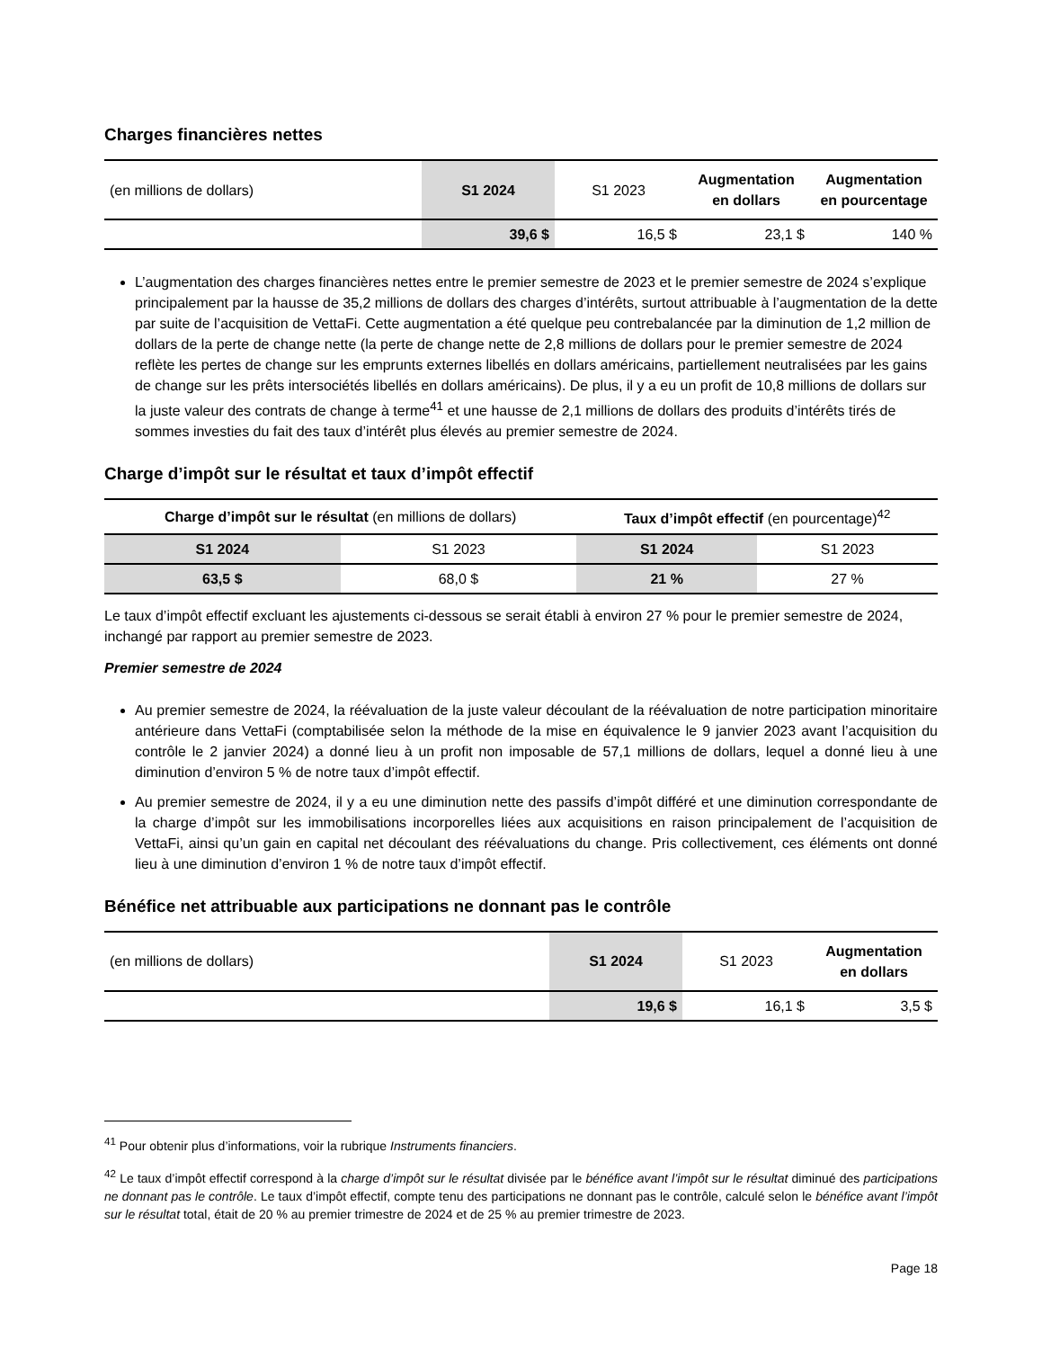Charges financières nettes
| (en millions de dollars) | S1 2024 | S1 2023 | Augmentation en dollars | Augmentation en pourcentage |
| | 39,6 $ | 16,5 $ | 23,1 $ | 140 % |
L’augmentation des charges financières nettes entre le premier semestre de 2023 et le premier semestre de 2024 s’explique principalement par la hausse de 35,2 millions de dollars des charges d’intérêts, surtout attribuable à l’augmentation de la dette par suite de l’acquisition de VettaFi. Cette augmentation a été quelque peu contrebalancée par la diminution de 1,2 million de dollars de la perte de change nette (la perte de change nette de 2,8 millions de dollars pour le premier semestre de 2024 reflète les pertes de change sur les emprunts externes libellés en dollars américains, partiellement neutralisées par les gains de change sur les prêts intersociétés libellés en dollars américains). De plus, il y a eu un profit de 10,8 millions de dollars sur la juste valeur des contrats de change à terme<sup>41</sup> et une hausse de 2,1 millions de dollars des produits d’intérêts tirés de sommes investies du fait des taux d’intérêt plus élevés au premier semestre de 2024.
Charge d’impôt sur le résultat et taux d’impôt effectif
| Charge d’impôt sur le résultat (en millions de dollars) | | Taux d’impôt effectif (en pourcentage)<sup>42</sup> | |
| S1 2024 | S1 2023 | S1 2024 | S1 2023 |
| 63,5 $ | 68,0 $ | 21 % | 27 % |
Le taux d’impôt effectif excluant les ajustements ci-dessous se serait établi à environ 27 % pour le premier semestre de 2024, inchangé par rapport au premier semestre de 2023.
Premier semestre de 2024
Au premier semestre de 2024, la réévaluation de la juste valeur découlant de la réévaluation de notre participation minoritaire antérieure dans VettaFi (comptabilisée selon la méthode de la mise en équivalence le 9 janvier 2023 avant l’acquisition du contrôle le 2 janvier 2024) a donné lieu à un profit non imposable de 57,1 millions de dollars, lequel a donné lieu à une diminution d’environ 5 % de notre taux d’impôt effectif.
Au premier semestre de 2024, il y a eu une diminution nette des passifs d’impôt différé et une diminution correspondante de la charge d’impôt sur les immobilisations incorporelles liées aux acquisitions en raison principalement de l’acquisition de VettaFi, ainsi qu’un gain en capital net découlant des réévaluations du change. Pris collectivement, ces éléments ont donné lieu à une diminution d’environ 1 % de notre taux d’impôt effectif.
Bénéfice net attribuable aux participations ne donnant pas le contrôle
| (en millions de dollars) | S1 2024 | S1 2023 | Augmentation en dollars |
| | 19,6 $ | 16,1 $ | 3,5 $ |
<sup>41</sup> Pour obtenir plus d’informations, voir la rubrique Instruments financiers.
<sup>42</sup> Le taux d’impôt effectif correspond à la charge d’impôt sur le résultat divisée par le bénéfice avant l’impôt sur le résultat diminué des participations ne donnant pas le contrôle. Le taux d’impôt effectif, compte tenu des participations ne donnant pas le contrôle, calculé selon le bénéfice avant l’impôt sur le résultat total, était de 20 % au premier trimestre de 2024 et de 25 % au premier trimestre de 2023.
Page 18